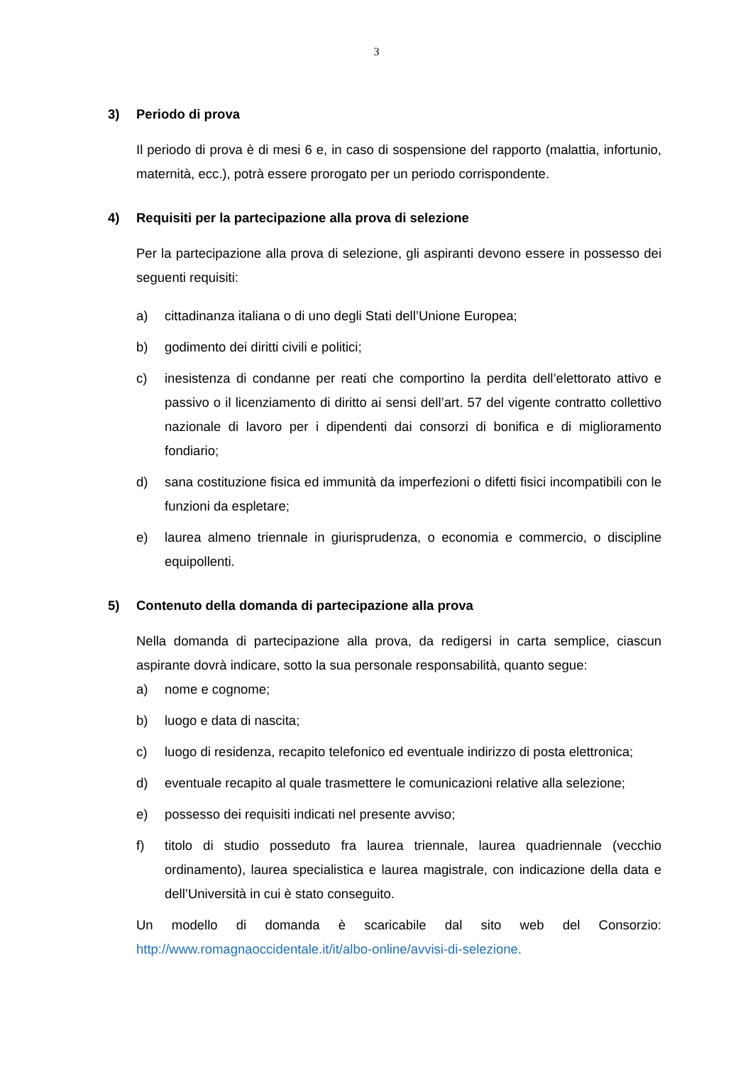3
3) Periodo di prova
Il periodo di prova è di mesi 6 e, in caso di sospensione del rapporto (malattia, infortunio, maternità, ecc.), potrà essere prorogato per un periodo corrispondente.
4) Requisiti per la partecipazione alla prova di selezione
Per la partecipazione alla prova di selezione, gli aspiranti devono essere in possesso dei seguenti requisiti:
a) cittadinanza italiana o di uno degli Stati dell’Unione Europea;
b) godimento dei diritti civili e politici;
c) inesistenza di condanne per reati che comportino la perdita dell’elettorato attivo e passivo o il licenziamento di diritto ai sensi dell’art. 57 del vigente contratto collettivo nazionale di lavoro per i dipendenti dai consorzi di bonifica e di miglioramento fondiario;
d) sana costituzione fisica ed immunità da imperfezioni o difetti fisici incompatibili con le funzioni da espletare;
e) laurea almeno triennale in giurisprudenza, o economia e commercio, o discipline equipollenti.
5) Contenuto della domanda di partecipazione alla prova
Nella domanda di partecipazione alla prova, da redigersi in carta semplice, ciascun aspirante dovrà indicare, sotto la sua personale responsabilità, quanto segue:
a) nome e cognome;
b) luogo e data di nascita;
c) luogo di residenza, recapito telefonico ed eventuale indirizzo di posta elettronica;
d) eventuale recapito al quale trasmettere le comunicazioni relative alla selezione;
e) possesso dei requisiti indicati nel presente avviso;
f) titolo di studio posseduto fra laurea triennale, laurea quadriennale (vecchio ordinamento), laurea specialistica e laurea magistrale, con indicazione della data e dell’Università in cui è stato conseguito.
Un modello di domanda è scaricabile dal sito web del Consorzio: http://www.romagnaoccidentale.it/it/albo-online/avvisi-di-selezione.